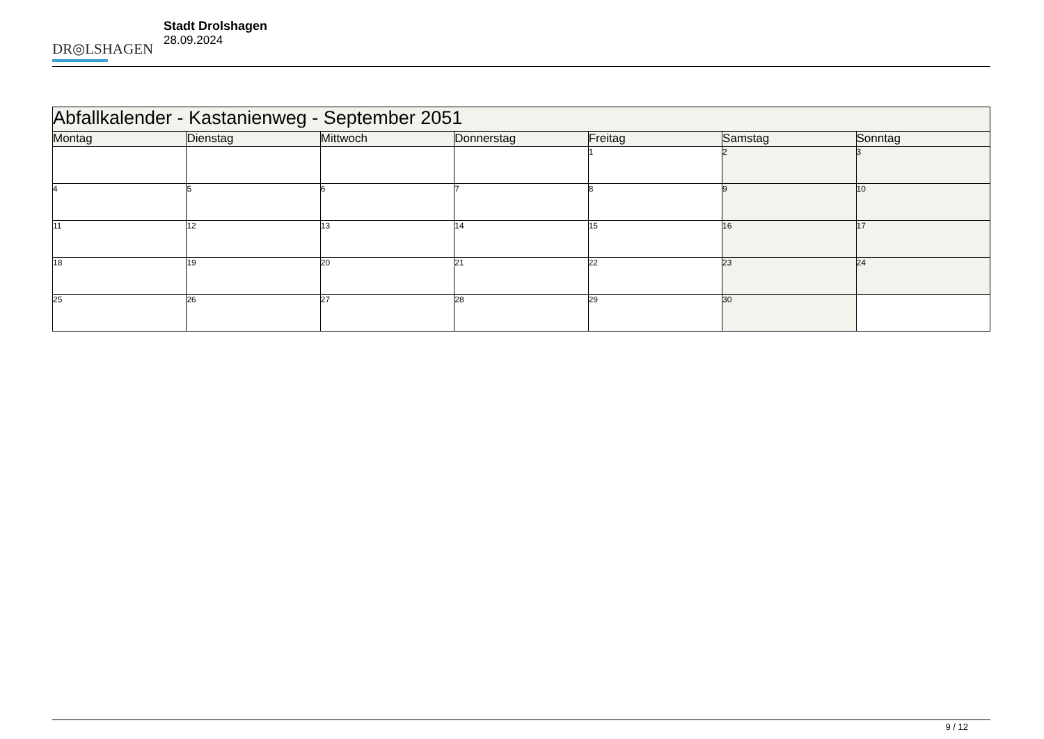DR◎LSHAGEN
Stadt Drolshagen
28.09.2024
| Abfallkalender - Kastanienweg - September 2051 | | | | | | |
| Montag | Dienstag | Mittwoch | Donnerstag | Freitag | Samstag | Sonntag |
| | | | | 1 | 2 | 3 |
| 4 | 5 | 6 | 7 | 8 | 9 | 10 |
| 11 | 12 | 13 | 14 | 15 | 16 | 17 |
| 18 | 19 | 20 | 21 | 22 | 23 | 24 |
| 25 | 26 | 27 | 28 | 29 | 30 | |
9 / 12